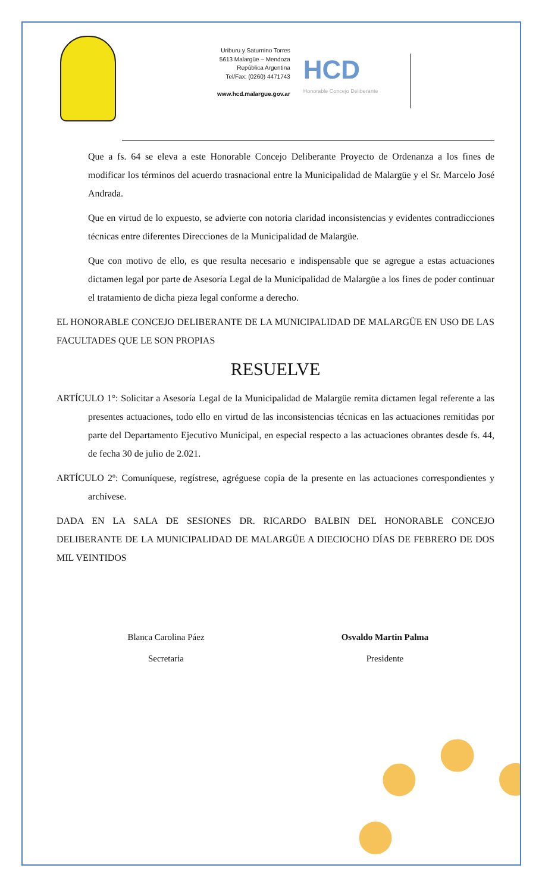Uriburu y Saturnino Torres
5613 Malargüe – Mendoza
República Argentina
Tel/Fax: (0260) 4471743
www.hcd.malargue.gov.ar
HCD
Honorable Concejo Deliberante
Que a fs. 64 se eleva a este Honorable Concejo Deliberante Proyecto de Ordenanza a los fines de modificar los términos del acuerdo trasnacional entre la Municipalidad de Malargüe y el Sr. Marcelo José Andrada.
Que en virtud de lo expuesto, se advierte con notoria claridad inconsistencias y evidentes contradicciones técnicas entre diferentes Direcciones de la Municipalidad de Malargüe.
Que con motivo de ello, es que resulta necesario e indispensable que se agregue a estas actuaciones dictamen legal por parte de Asesoría Legal de la Municipalidad de Malargüe a los fines de poder continuar el tratamiento de dicha pieza legal conforme a derecho.
EL HONORABLE CONCEJO DELIBERANTE DE LA MUNICIPALIDAD DE MALARGÜE EN USO DE LAS FACULTADES QUE LE SON PROPIAS
RESUELVE
ARTÍCULO 1°: Solicitar a Asesoría Legal de la Municipalidad de Malargüe remita dictamen legal referente a las presentes actuaciones, todo ello en virtud de las inconsistencias técnicas en las actuaciones remitidas por parte del Departamento Ejecutivo Municipal, en especial respecto a las actuaciones obrantes desde fs. 44, de fecha 30 de julio de 2.021.
ARTÍCULO 2º: Comuníquese, regístrese, agréguese copia de la presente en las actuaciones correspondientes y archívese.
DADA EN LA SALA DE SESIONES DR. RICARDO BALBIN DEL HONORABLE CONCEJO DELIBERANTE DE LA MUNICIPALIDAD DE MALARGÜE A DIECIOCHO DÍAS DE FEBRERO DE DOS MIL VEINTIDOS
Blanca Carolina Páez
Secretaria
Osvaldo Martin Palma
Presidente